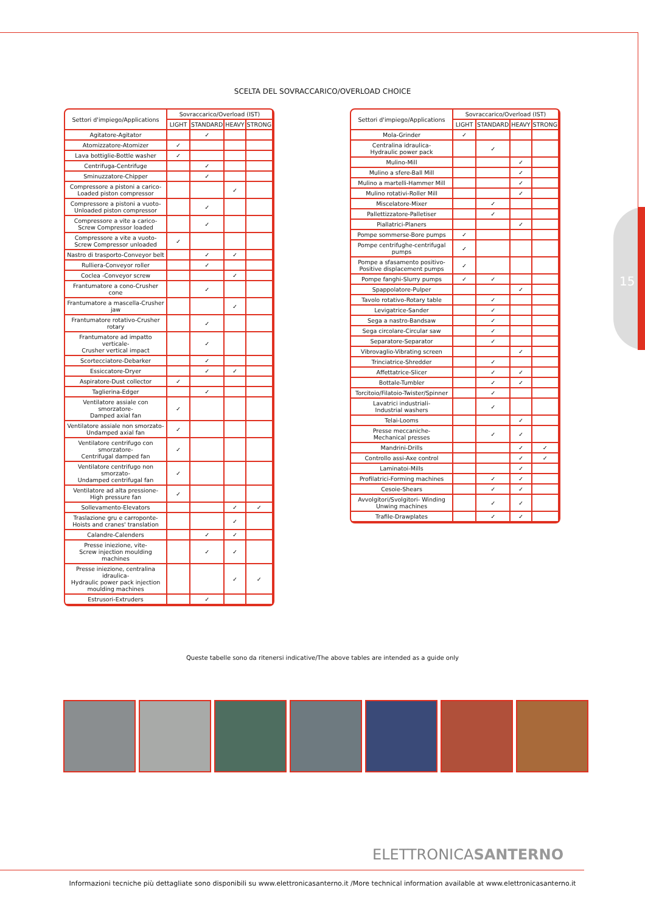15
SCELTA DEL SOVRACCARICO/OVERLOAD CHOICE
| Settori d'impiego/Applications | Sovraccarico/Overload (IST) | | | |
| --- | --- | --- | --- | --- |
| | LIGHT | STANDARD | HEAVY | STRONG |
| Agitatore-Agitator | | ✓ | | |
| Atomizzatore-Atomizer | ✓ | | | |
| Lava bottiglie-Bottle washer | ✓ | | | |
| Centrifuga-Centrifuge | | ✓ | | |
| Sminuzzatore-Chipper | | ✓ | | |
| Compressore a pistoni a carico- Loaded piston compressor | | | ✓ | |
| Compressore a pistoni a vuoto- Unloaded piston compressor | | ✓ | | |
| Compressore a vite a carico- Screw Compressor loaded | | ✓ | | |
| Compressore a vite a vuoto- Screw Compressor unloaded | ✓ | | | |
| Nastro di trasporto-Conveyor belt | | ✓ | ✓ | |
| Rulliera-Conveyor roller | | ✓ | | |
| Coclea -Conveyor screw | | | ✓ | |
| Frantumatore a cono-Crusher cone | | ✓ | | |
| Frantumatore a mascella-Crusher jaw | | | ✓ | |
| Frantumatore rotativo-Crusher rotary | | ✓ | | |
| Frantumatore ad impatto verticale- Crusher vertical impact | | ✓ | | |
| Scortecciatore-Debarker | | ✓ | | |
| Essiccatore-Dryer | | ✓ | ✓ | |
| Aspiratore-Dust collector | ✓ | | | |
| Taglierina-Edger | | ✓ | | |
| Ventilatore assiale con smorzatore- Damped axial fan | ✓ | | | |
| Ventilatore assiale non smorzato- Undamped axial fan | ✓ | | | |
| Ventilatore centrifugo con smorzatore- Centrifugal damped fan | ✓ | | | |
| Ventilatore centrifugo non smorzato- Undamped centrifugal fan | ✓ | | | |
| Ventilatore ad alta pressione- High pressure fan | ✓ | | | |
| Sollevamento-Elevators | | | ✓ | ✓ |
| Traslazione gru e carroponte- Hoists and cranes' translation | | | ✓ | |
| Calandre-Calenders | | ✓ | ✓ | |
| Presse iniezione, vite- Screw injection moulding machines | | ✓ | ✓ | |
| Presse iniezione, centralina idraulica- Hydraulic power pack injection moulding machines | | | ✓ | ✓ |
| Estrusori-Extruders | | ✓ | | |
| Settori d'impiego/Applications | Sovraccarico/Overload (IST) | | | |
| --- | --- | --- | --- | --- |
| | LIGHT | STANDARD | HEAVY | STRONG |
| Mola-Grinder | ✓ | | | |
| Centralina idraulica- Hydraulic power pack | | ✓ | | |
| Mulino-Mill | | | ✓ | |
| Mulino a sfere-Ball Mill | | | ✓ | |
| Mulino a martelli-Hammer Mill | | | ✓ | |
| Mulino rotativi-Roller Mill | | | ✓ | |
| Miscelatore-Mixer | | ✓ | | |
| Pallettizzatore-Palletiser | | ✓ | | |
| Piallatrici-Planers | | | ✓ | |
| Pompe sommerse-Bore pumps | ✓ | | | |
| Pompe centrifughe-centrifugal pumps | ✓ | | | |
| Pompe a sfasamento positivo- Positive displacement pumps | ✓ | | | |
| Pompe fanghi-Slurry pumps | ✓ | ✓ | | |
| Spappolatore-Pulper | | | ✓ | |
| Tavolo rotativo-Rotary table | | ✓ | | |
| Levigatrice-Sander | | ✓ | | |
| Sega a nastro-Bandsaw | | ✓ | | |
| Sega circolare-Circular saw | | ✓ | | |
| Separatore-Separator | | ✓ | | |
| Vibrovaglio-Vibrating screen | | | ✓ | |
| Trinciatrice-Shredder | | ✓ | | |
| Affettatrice-Slicer | | ✓ | ✓ | |
| Bottale-Tumbler | | ✓ | ✓ | |
| Torcitoio/Filatoio-Twister/Spinner | | ✓ | | |
| Lavatrici industriali- Industrial washers | | ✓ | | |
| Telai-Looms | | | ✓ | |
| Presse meccaniche- Mechanical presses | | ✓ | ✓ | |
| Mandrini-Drills | | | ✓ | ✓ |
| Controllo assi-Axe control | | | ✓ | ✓ |
| Laminatoi-Mills | | | ✓ | |
| Profilatrici-Forming machines | | ✓ | ✓ | |
| Cesoie-Shears | | ✓ | ✓ | |
| Avvolgitori/Svolgitori- Winding Unwing machines | | ✓ | ✓ | |
| Trafile-Drawplates | | ✓ | ✓ | |
Queste tabelle sono da ritenersi indicative/The above tables are intended as a guide only
ELETTRONICASANTERNO
Informazioni tecniche più dettagliate sono disponibili su www.elettronicasanterno.it /More technical information available at www.elettronicasanterno.it